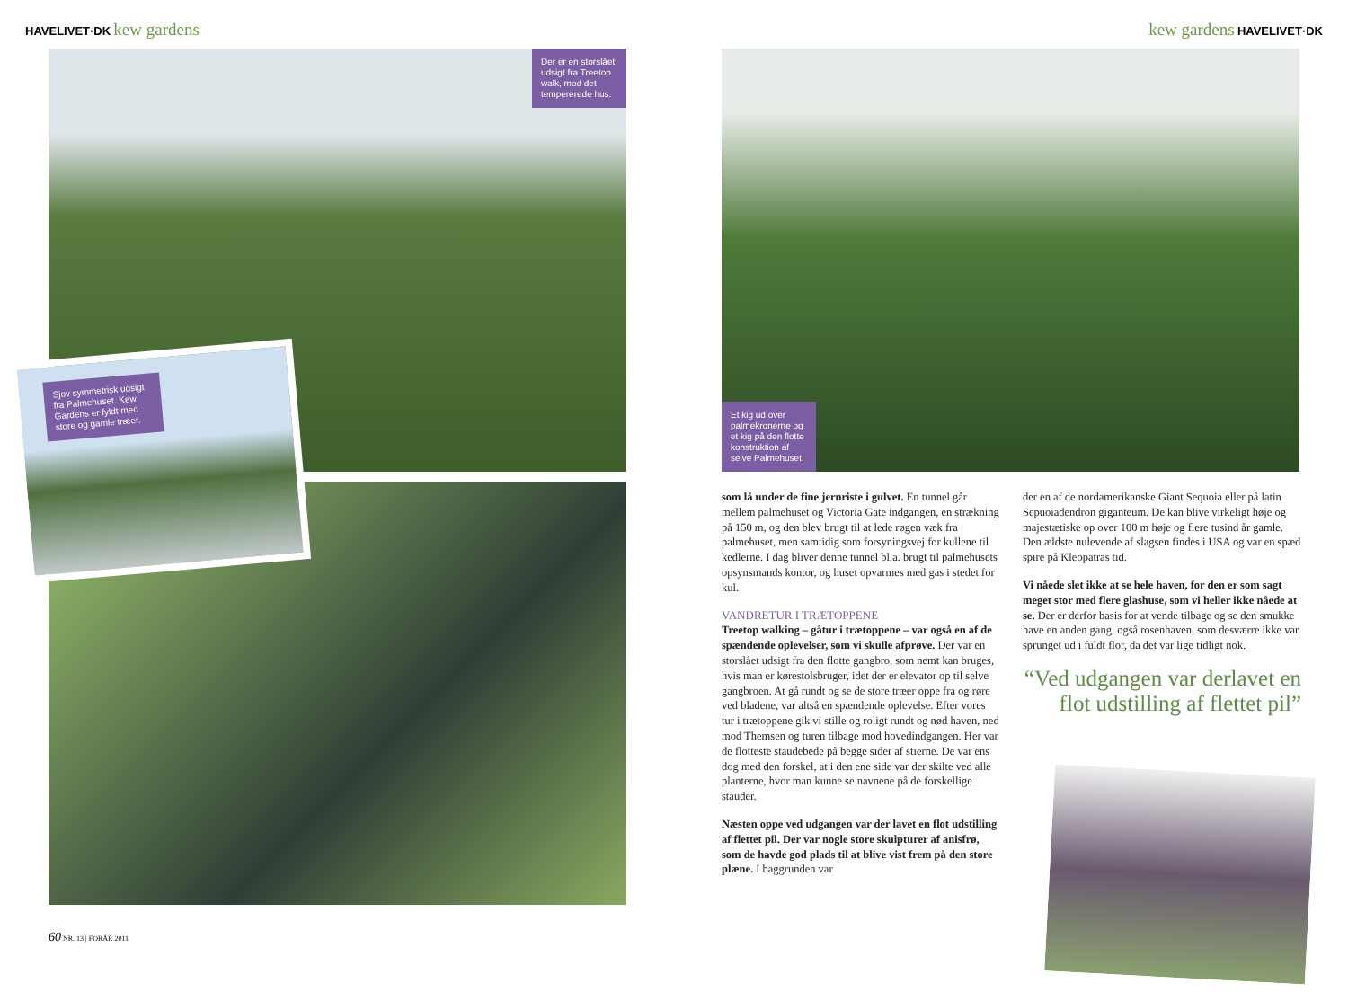HAVELIVET·DK kew gardens kew gardens HAVELIVET·DK
Der er en storslået udsigt fra Treetop walk, mod det tempererede hus.
Sjov symmetrisk udsigt fra Palmehuset. Kew Gardens er fyldt med store og gamle træer.
Et kig ud over palmekronerne og et kig på den flotte konstruktion af selve Palmehuset.
som lå under de fine jernriste i gulvet. En tunnel går mellem palmehuset og Victoria Gate indgangen, en strækning på 150 m, og den blev brugt til at lede røgen væk fra palmehuset, men samtidig som forsyningsvej for kullene til kedlerne. I dag bliver denne tunnel bl.a. brugt til palmehusets opsynsmands kontor, og huset opvarmes med gas i stedet for kul.
VANDRETUR I TRÆTOPPENE
Treetop walking – gåtur i trætoppene – var også en af de spændende oplevelser, som vi skulle afprøve. Der var en storslået udsigt fra den flotte gangbro, som nemt kan bruges, hvis man er kørestolsbruger, idet der er elevator op til selve gangbroen. At gå rundt og se de store træer oppe fra og røre ved bladene, var altså en spændende oplevelse. Efter vores tur i trætoppene gik vi stille og roligt rundt og nød haven, ned mod Themsen og turen tilbage mod hovedindgangen. Her var de flotteste staudebede på begge sider af stierne. De var ens dog med den forskel, at i den ene side var der skilte ved alle planterne, hvor man kunne se navnene på de forskellige stauder.
Næsten oppe ved udgangen var der lavet en flot udstilling af flettet pil. Der var nogle store skulpturer af anisfrø, som de havde god plads til at blive vist frem på den store plæne. I baggrunden var
der en af de nordamerikanske Giant Sequoia eller på latin Sepuoiadendron giganteum. De kan blive virkeligt høje og majestætiske op over 100 m høje og flere tusind år gamle. Den ældste nulevende af slagsen findes i USA og var en spæd spire på Kleopatras tid.
Vi nåede slet ikke at se hele haven, for den er som sagt meget stor med flere glashuse, som vi heller ikke nåede at se. Der er derfor basis for at vende tilbage og se den smukke have en anden gang, også rosenhaven, som desværre ikke var sprunget ud i fuldt flor, da det var lige tidligt nok.
“Ved udgangen var derlavet en flot udstilling af flettet pil”
60 NR. 13 | FORÅR 2011